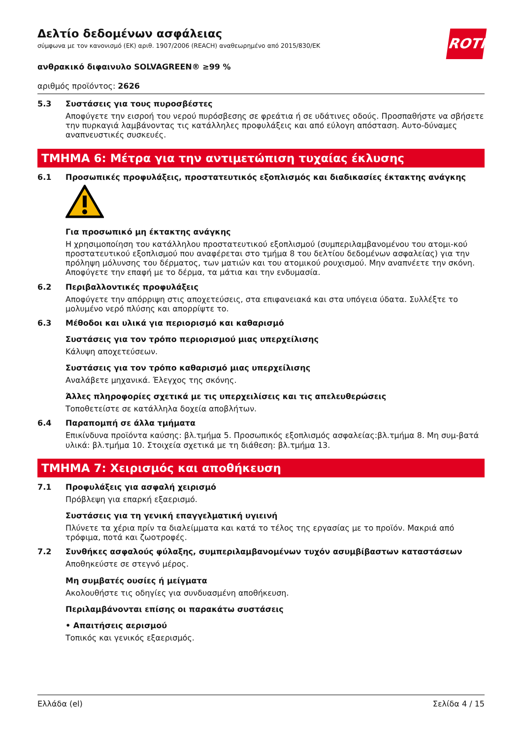Δελτίο δεδομένων ασφάλειας
σύμφωνα με τον κανονισμό (ΕΚ) αριθ. 1907/2006 (REACH) αναθεωρημένο από 2015/830/ΕΚ
ROTH
ανθρακικό διφαινυλο SOLVAGREEN® ≥99 %
αριθμός προϊόντος: 2626
5.3 Συστάσεις για τους πυροσβέστες
Αποφύγετε την εισροή του νερού πυρόσβεσης σε φρεάτια ή σε υδάτινες οδούς. Προσπαθήστε να σβήσετε την πυρκαγιά λαμβάνοντας τις κατάλληλες προφυλάξεις και από εύλογη απόσταση. Αυτο-δύναμες αναπνευστικές συσκευές.
ΤΜΗΜΑ 6: Μέτρα για την αντιμετώπιση τυχαίας έκλυσης
6.1 Προσωπικές προφυλάξεις, προστατευτικός εξοπλισμός και διαδικασίες έκτακτης ανάγκης
Για προσωπικό μη έκτακτης ανάγκης
Η χρησιμοποίηση του κατάλληλου προστατευτικού εξοπλισμού (συμπεριλαμβανομένου του ατομι-κού προστατευτικού εξοπλισμού που αναφέρεται στο τμήμα 8 του δελτίου δεδομένων ασφαλείας) για την πρόληψη μόλυνσης του δέρματος, των ματιών και του ατομικού ρουχισμού. Μην αναπνέετε την σκόνη. Αποφύγετε την επαφή με το δέρμα, τα μάτια και την ενδυμασία.
6.2 Περιβαλλοντικές προφυλάξεις
Αποφύγετε την απόρριψη στις αποχετεύσεις, στα επιφανειακά και στα υπόγεια ύδατα. Συλλέξτε το μολυμένο νερό πλύσης και απορρίψτε το.
6.3 Μέθοδοι και υλικά για περιορισμό και καθαρισμό
Συστάσεις για τον τρόπο περιορισμού μιας υπερχείλισης
Κάλυψη αποχετεύσεων.
Συστάσεις για τον τρόπο καθαρισμό μιας υπερχείλισης
Αναλάβετε μηχανικά. Έλεγχος της σκόνης.
Άλλες πληροφορίες σχετικά με τις υπερχειλίσεις και τις απελευθερώσεις
Τοποθετείστε σε κατάλληλα δοχεία αποβλήτων.
6.4 Παραπομπή σε άλλα τμήματα
Επικίνδυνα προϊόντα καύσης: βλ.τμήμα 5. Προσωπικός εξοπλισμός ασφαλείας:βλ.τμήμα 8. Μη συμ-βατά υλικά: βλ.τμήμα 10. Στοιχεία σχετικά με τη διάθεση: βλ.τμήμα 13.
ΤΜΗΜΑ 7: Χειρισμός και αποθήκευση
7.1 Προφυλάξεις για ασφαλή χειρισμό
Πρόβλεψη για επαρκή εξαερισμό.
Συστάσεις για τη γενική επαγγελματική υγιεινή
Πλύνετε τα χέρια πρίν τα διαλείμματα και κατά το τέλος της εργασίας με το προϊόν. Μακριά από τρόφιμα, ποτά και ζωοτροφές.
7.2 Συνθήκες ασφαλούς φύλαξης, συμπεριλαμβανομένων τυχόν ασυμβίβαστων καταστάσεων
Αποθηκεύστε σε στεγνό μέρος.
Μη συμβατές ουσίες ή μείγματα
Ακολουθήστε τις οδηγίες για συνδυασμένη αποθήκευση.
Περιλαμβάνονται επίσης οι παρακάτω συστάσεις
• Απαιτήσεις αερισμού
Τοπικός και γενικός εξαερισμός.
Ελλάδα (el) Σελίδα 4 / 15